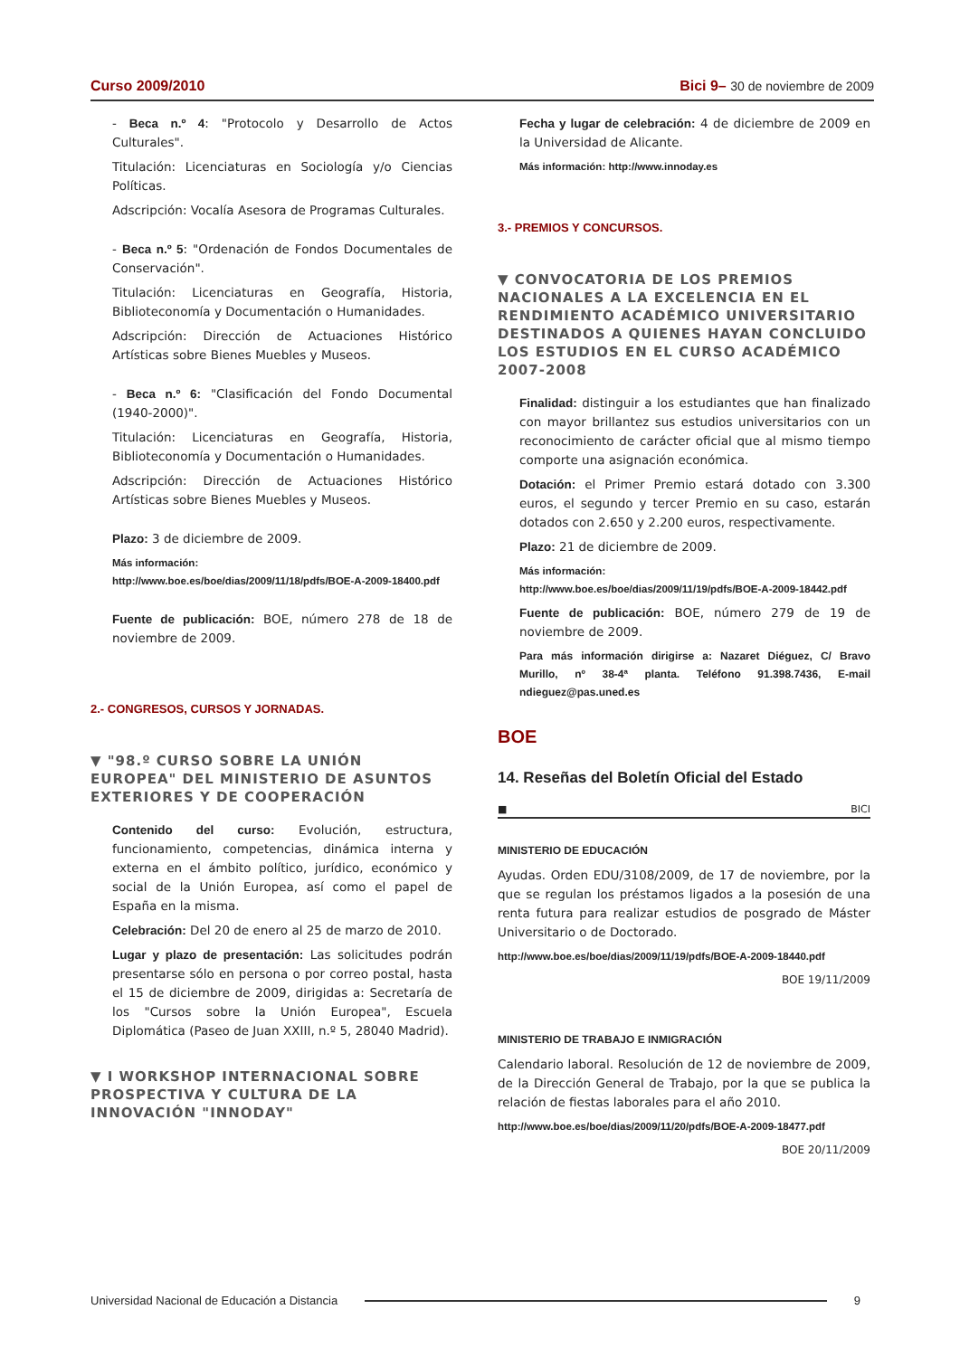Curso 2009/2010 Bici 9– 30 de noviembre de 2009
- Beca n.º 4: "Protocolo y Desarrollo de Actos Culturales".
Titulación: Licenciaturas en Sociología y/o Ciencias Políticas.
Adscripción: Vocalía Asesora de Programas Culturales.
- Beca n.º 5: "Ordenación de Fondos Documentales de Conservación".
Titulación: Licenciaturas en Geografía, Historia, Biblioteconomía y Documentación o Humanidades.
Adscripción: Dirección de Actuaciones Histórico Artísticas sobre Bienes Muebles y Museos.
- Beca n.º 6: "Clasificación del Fondo Documental (1940-2000)".
Titulación: Licenciaturas en Geografía, Historia, Biblioteconomía y Documentación o Humanidades.
Adscripción: Dirección de Actuaciones Histórico Artísticas sobre Bienes Muebles y Museos.
Plazo: 3 de diciembre de 2009.
Más información:
http://www.boe.es/boe/dias/2009/11/18/pdfs/BOE-A-2009-18400.pdf
Fuente de publicación: BOE, número 278 de 18 de noviembre de 2009.
2.- CONGRESOS, CURSOS Y JORNADAS.
▼ "98.º CURSO SOBRE LA UNIÓN EUROPEA" DEL MINISTERIO DE ASUNTOS EXTERIORES Y DE COOPERACIÓN
Contenido del curso: Evolución, estructura, funcionamiento, competencias, dinámica interna y externa en el ámbito político, jurídico, económico y social de la Unión Europea, así como el papel de España en la misma.
Celebración: Del 20 de enero al 25 de marzo de 2010.
Lugar y plazo de presentación: Las solicitudes podrán presentarse sólo en persona o por correo postal, hasta el 15 de diciembre de 2009, dirigidas a: Secretaría de los "Cursos sobre la Unión Europea", Escuela Diplomática (Paseo de Juan XXIII, n.º 5, 28040 Madrid).
▼ I WORKSHOP INTERNACIONAL SOBRE PROSPECTIVA Y CULTURA DE LA INNOVACIÓN "INNODAY"
Fecha y lugar de celebración: 4 de diciembre de 2009 en la Universidad de Alicante.
Más información: http://www.innoday.es
3.- PREMIOS Y CONCURSOS.
▼ CONVOCATORIA DE LOS PREMIOS NACIONALES A LA EXCELENCIA EN EL RENDIMIENTO ACADÉMICO UNIVERSITARIO DESTINADOS A QUIENES HAYAN CONCLUIDO LOS ESTUDIOS EN EL CURSO ACADÉMICO 2007-2008
Finalidad: distinguir a los estudiantes que han finalizado con mayor brillantez sus estudios universitarios con un reconocimiento de carácter oficial que al mismo tiempo comporte una asignación económica.
Dotación: el Primer Premio estará dotado con 3.300 euros, el segundo y tercer Premio en su caso, estarán dotados con 2.650 y 2.200 euros, respectivamente.
Plazo: 21 de diciembre de 2009.
Más información:
http://www.boe.es/boe/dias/2009/11/19/pdfs/BOE-A-2009-18442.pdf
Fuente de publicación: BOE, número 279 de 19 de noviembre de 2009.
Para más información dirigirse a: Nazaret Diéguez, C/ Bravo Murillo, nº 38-4ª planta. Teléfono 91.398.7436, E-mail ndieguez@pas.uned.es
BOE
14. Reseñas del Boletín Oficial del Estado
■ BICI
MINISTERIO DE EDUCACIÓN
Ayudas. Orden EDU/3108/2009, de 17 de noviembre, por la que se regulan los préstamos ligados a la posesión de una renta futura para realizar estudios de posgrado de Máster Universitario o de Doctorado.
http://www.boe.es/boe/dias/2009/11/19/pdfs/BOE-A-2009-18440.pdf
BOE 19/11/2009
MINISTERIO DE TRABAJO E INMIGRACIÓN
Calendario laboral. Resolución de 12 de noviembre de 2009, de la Dirección General de Trabajo, por la que se publica la relación de fiestas laborales para el año 2010.
http://www.boe.es/boe/dias/2009/11/20/pdfs/BOE-A-2009-18477.pdf
BOE 20/11/2009
Universidad Nacional de Educación a Distancia 9